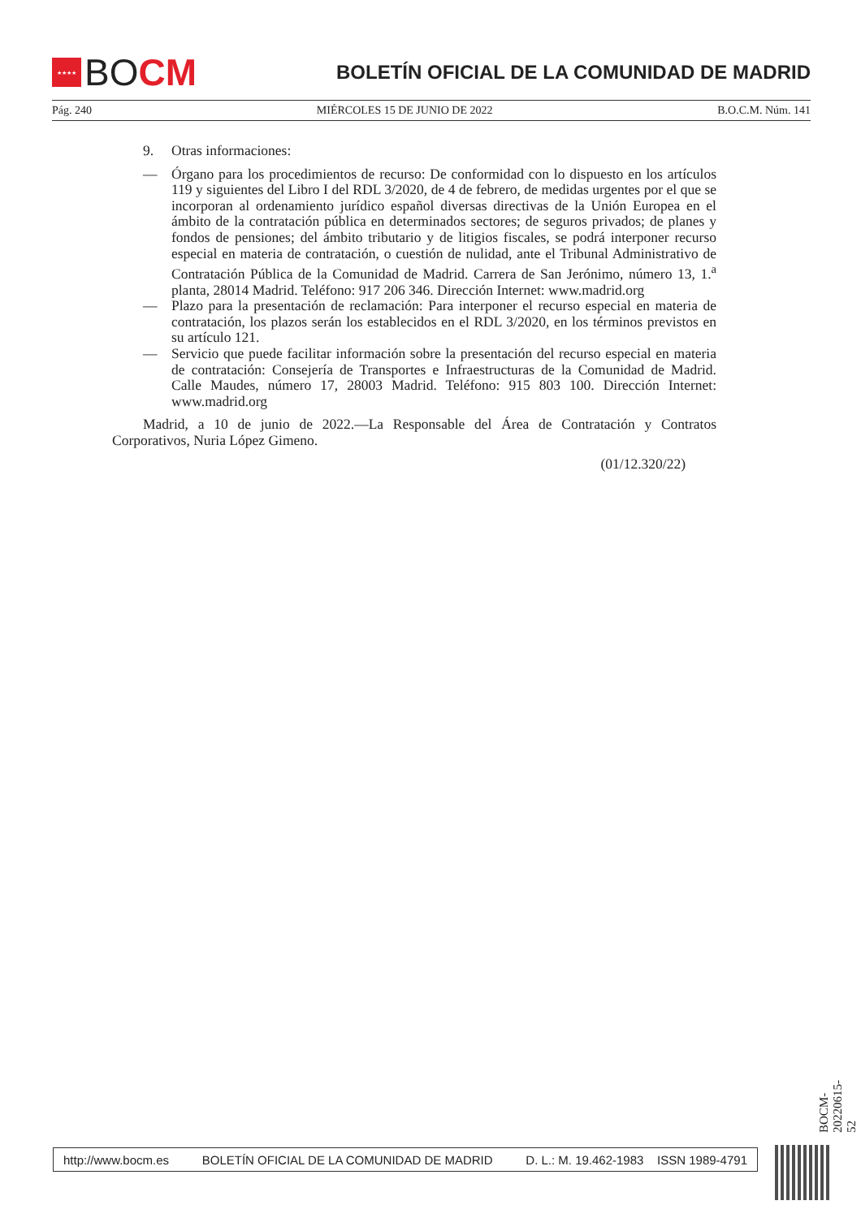★★★★
BO CM
BOLETÍN OFICIAL DE LA COMUNIDAD DE MADRID
Pág. 240 MIÉRCOLES 15 DE JUNIO DE 2022 B.O.C.M. Núm. 141
9. Otras informaciones:
— Órgano para los procedimientos de recurso: De conformidad con lo dispuesto en los artículos 119 y siguientes del Libro I del RDL 3/2020, de 4 de febrero, de medidas urgentes por el que se incorporan al ordenamiento jurídico español diversas directivas de la Unión Europea en el ámbito de la contratación pública en determinados sectores; de seguros privados; de planes y fondos de pensiones; del ámbito tributario y de litigios fiscales, se podrá interponer recurso especial en materia de contratación, o cuestión de nulidad, ante el Tribunal Administrativo de Contratación Pública de la Comunidad de Madrid. Carrera de San Jerónimo, número 13, 1.<sup>a</sup> planta, 28014 Madrid. Teléfono: 917 206 346. Dirección Internet: www.madrid.org
— Plazo para la presentación de reclamación: Para interponer el recurso especial en materia de contratación, los plazos serán los establecidos en el RDL 3/2020, en los términos previstos en su artículo 121.
— Servicio que puede facilitar información sobre la presentación del recurso especial en materia de contratación: Consejería de Transportes e Infraestructuras de la Comunidad de Madrid. Calle Maudes, número 17, 28003 Madrid. Teléfono: 915 803 100. Dirección Internet: www.madrid.org
Madrid, a 10 de junio de 2022.—La Responsable del Área de Contratación y Contratos Corporativos, Nuria López Gimeno.
(01/12.320/22)
BOCM-20220615-52
http://www.bocm.es BOLETÍN OFICIAL DE LA COMUNIDAD DE MADRID D. L.: M. 19.462-1983 ISSN 1989-4791